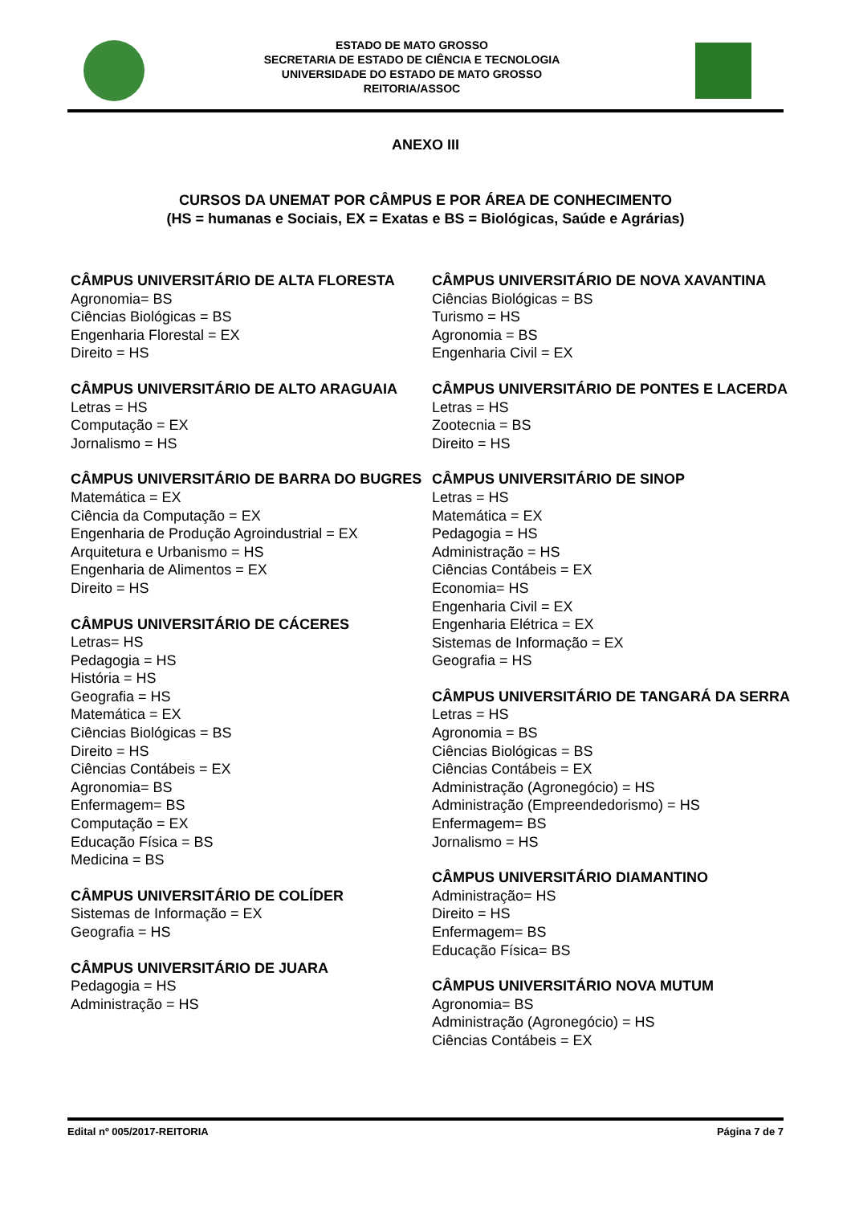ESTADO DE MATO GROSSO
SECRETARIA DE ESTADO DE CIÊNCIA E TECNOLOGIA
UNIVERSIDADE DO ESTADO DE MATO GROSSO
REITORIA/ASSOC
ANEXO III
CURSOS DA UNEMAT POR CÂMPUS E POR ÁREA DE CONHECIMENTO
(HS = humanas e Sociais, EX = Exatas e BS = Biológicas, Saúde e Agrárias)
CÂMPUS UNIVERSITÁRIO DE ALTA FLORESTA
Agronomia= BS
Ciências Biológicas = BS
Engenharia Florestal = EX
Direito = HS
CÂMPUS UNIVERSITÁRIO DE ALTO ARAGUAIA
Letras = HS
Computação = EX
Jornalismo = HS
CÂMPUS UNIVERSITÁRIO DE BARRA DO BUGRES
Matemática = EX
Ciência da Computação = EX
Engenharia de Produção Agroindustrial = EX
Arquitetura e Urbanismo = HS
Engenharia de Alimentos = EX
Direito = HS
CÂMPUS UNIVERSITÁRIO DE CÁCERES
Letras= HS
Pedagogia = HS
História = HS
Geografia = HS
Matemática = EX
Ciências Biológicas = BS
Direito = HS
Ciências Contábeis = EX
Agronomia= BS
Enfermagem= BS
Computação = EX
Educação Física = BS
Medicina = BS
CÂMPUS UNIVERSITÁRIO DE COLÍDER
Sistemas de Informação = EX
Geografia = HS
CÂMPUS UNIVERSITÁRIO DE JUARA
Pedagogia = HS
Administração = HS
CÂMPUS UNIVERSITÁRIO DE NOVA XAVANTINA
Ciências Biológicas = BS
Turismo = HS
Agronomia = BS
Engenharia Civil = EX
CÂMPUS UNIVERSITÁRIO DE PONTES E LACERDA
Letras = HS
Zootecnia = BS
Direito = HS
CÂMPUS UNIVERSITÁRIO DE SINOP
Letras = HS
Matemática = EX
Pedagogia = HS
Administração = HS
Ciências Contábeis = EX
Economia= HS
Engenharia Civil = EX
Engenharia Elétrica = EX
Sistemas de Informação = EX
Geografia = HS
CÂMPUS UNIVERSITÁRIO DE TANGARÁ DA SERRA
Letras = HS
Agronomia = BS
Ciências Biológicas = BS
Ciências Contábeis = EX
Administração (Agronegócio) = HS
Administração (Empreendedorismo) = HS
Enfermagem= BS
Jornalismo = HS
CÂMPUS UNIVERSITÁRIO DIAMANTINO
Administração= HS
Direito = HS
Enfermagem= BS
Educação Física= BS
CÂMPUS UNIVERSITÁRIO NOVA MUTUM
Agronomia= BS
Administração (Agronegócio) = HS
Ciências Contábeis = EX
Edital nº 005/2017-REITORIA Página 7 de 7